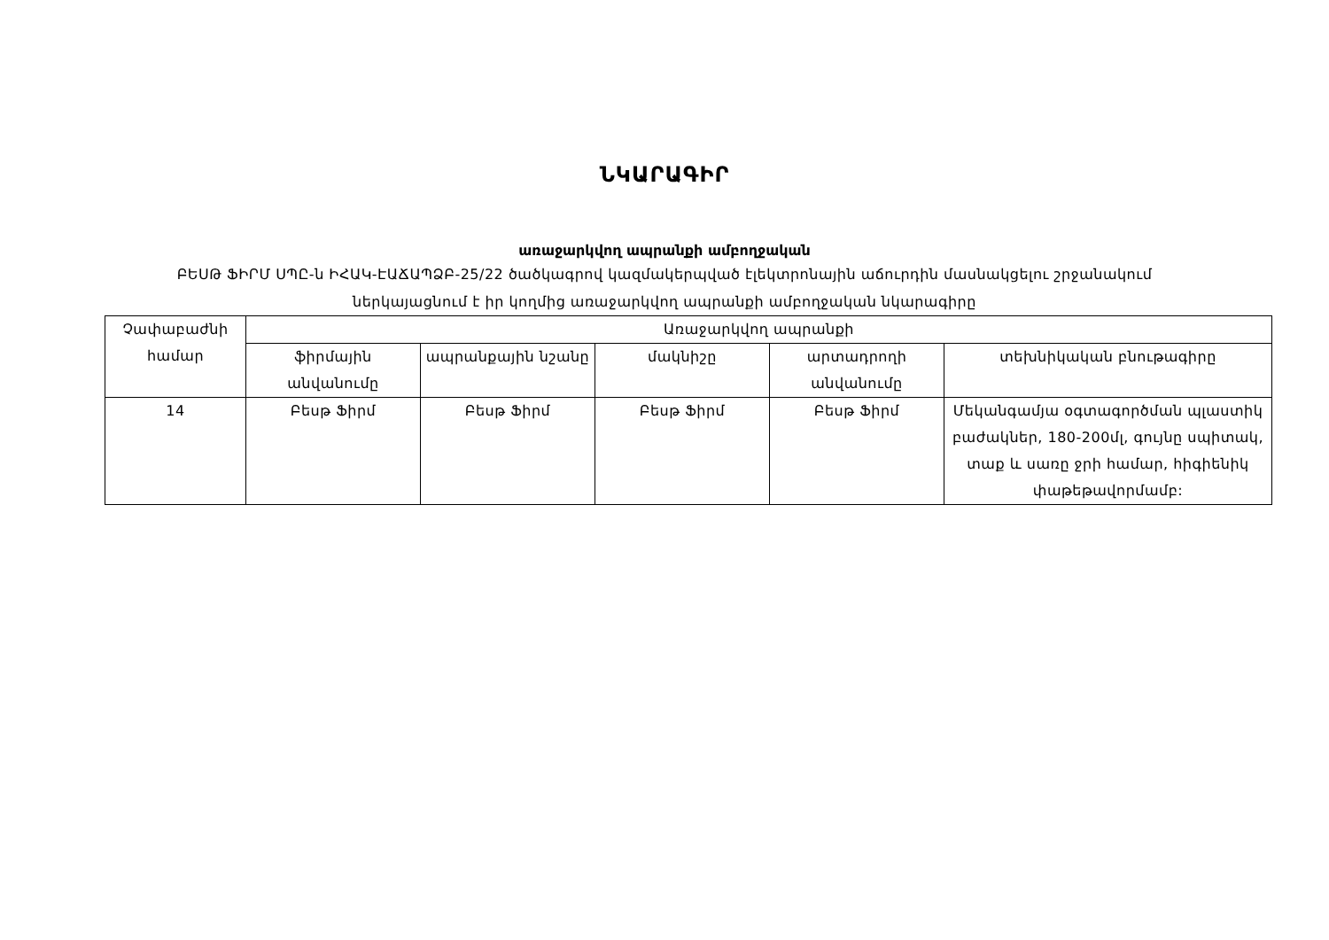ՆԿԱՐԱԳԻՐ
առաջարկվող ապրանքի ամբողջական
ԲԵՍԹ ՖԻՐՄ ՍՊԸ-ն ԻՀԱԿ-ԷԱՃԱՊՁԲ-25/22 ծածկագրով կազմակերպված էլեկտրոնային աճուրդին մասնակցելու շրջանակում
ներկայացնում է իր կողմից առաջարկվող ապրանքի ամբողջական նկարագիրը
| Չափաբաժնի համար | Առաջարկվող ապրանքի | | | | |
| --- | --- | --- | --- | --- | --- |
| | ֆիրմային անվանումը | ապրանքային նշանը | մակնիշը | արտադրողի անվանումը | տեխնիկական բնութագիրը |
| 14 | Բեսթ Ֆիրմ | Բեսթ Ֆիրմ | Բեսթ Ֆիրմ | Բեսթ Ֆիրմ | Մեկանգամյա օգտագործման պլաստիկ բաժակներ, 180-200մլ, գույնը սպիտակ, տաք և սառը ջրի համար, հիգիենիկ փաթեթավորմամբ: |